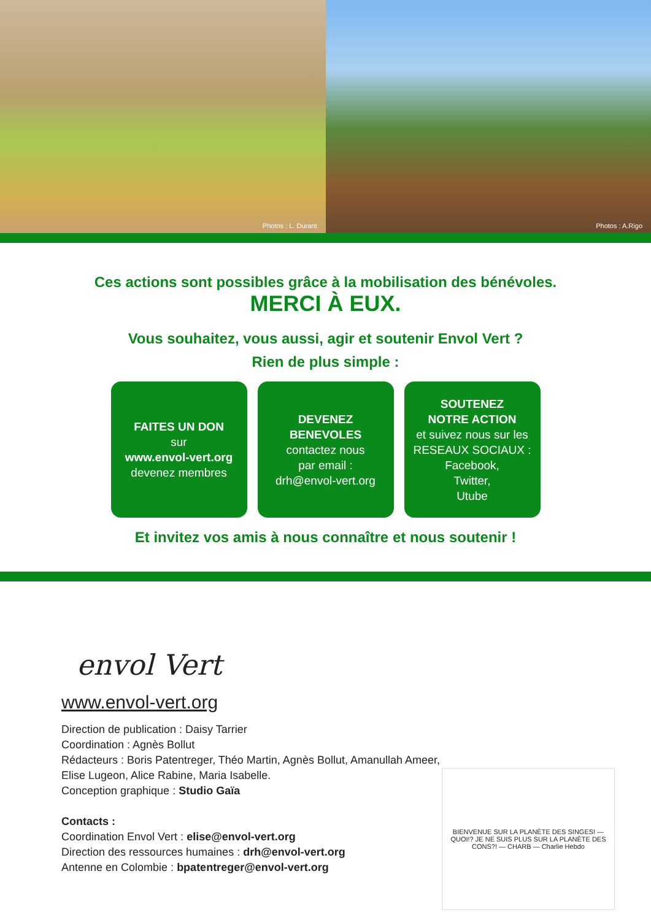Photos : L. Durant Photos : A.Rigo
Ces actions sont possibles grâce à la mobilisation des bénévoles.
MERCI À EUX.
Vous souhaitez, vous aussi, agir et soutenir Envol Vert ?
Rien de plus simple :
FAITES UN DON
sur
www.envol-vert.org
devenez membres
DEVENEZ
BENEVOLES
contactez nous
par email :
drh@envol-vert.org
SOUTENEZ
NOTRE ACTION
et suivez nous sur les RESEAUX SOCIAUX :
Facebook,
Twitter,
Utube
Et invitez vos amis à nous connaître et nous soutenir !
envol Vert
www.envol-vert.org
Direction de publication : Daisy Tarrier
Coordination : Agnès Bollut
Rédacteurs : Boris Patentreger, Théo Martin, Agnès Bollut, Amanullah Ameer, Elise Lugeon, Alice Rabine, Maria Isabelle.
Conception graphique : Studio Gaïa
Contacts :
Coordination Envol Vert : elise@envol-vert.org
Direction des ressources humaines : drh@envol-vert.org
Antenne en Colombie : bpatentreger@envol-vert.org
BIENVENUE SUR LA PLANÈTE DES SINGES! — QUOI!? JE NE SUIS PLUS SUR LA PLANÈTE DES CONS?! — CHARB — Charlie Hebdo